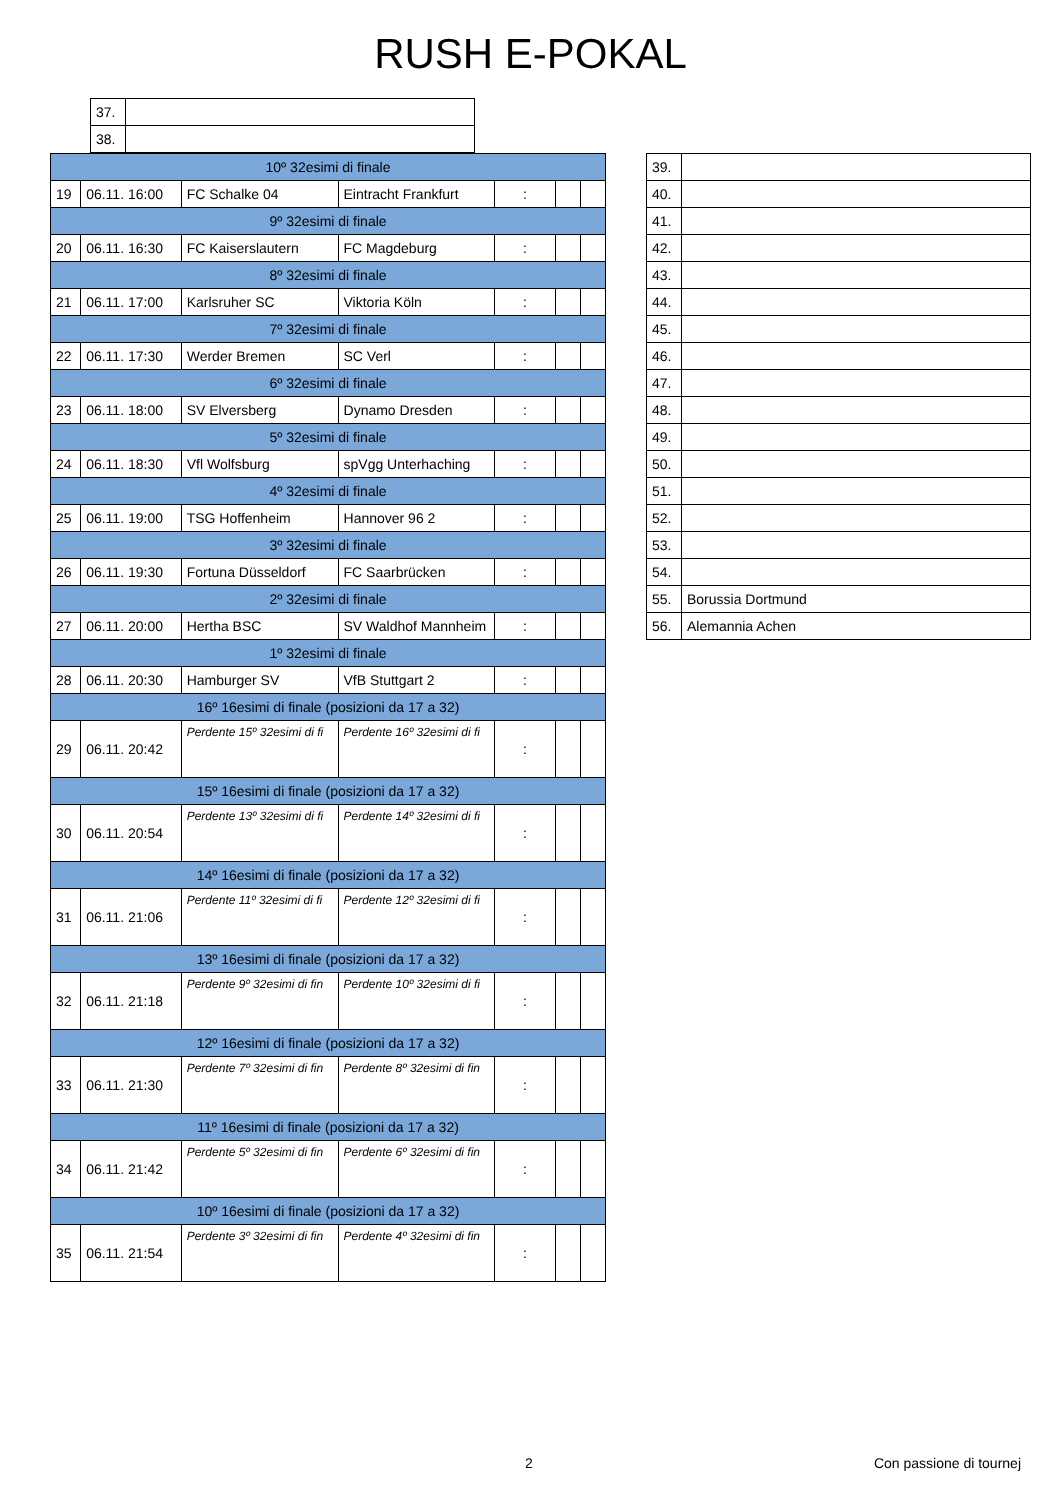RUSH E-POKAL
| 37. | |
| 38. | |
| 10º 32esimi di finale | | | | | | |
| 19 | 06.11. 16:00 | FC Schalke 04 | Eintracht Frankfurt | : | | |
| 9º 32esimi di finale | | | | | | |
| 20 | 06.11. 16:30 | FC Kaiserslautern | FC Magdeburg | : | | |
| 8º 32esimi di finale | | | | | | |
| 21 | 06.11. 17:00 | Karlsruher SC | Viktoria Köln | : | | |
| 7º 32esimi di finale | | | | | | |
| 22 | 06.11. 17:30 | Werder Bremen | SC Verl | : | | |
| 6º 32esimi di finale | | | | | | |
| 23 | 06.11. 18:00 | SV Elversberg | Dynamo Dresden | : | | |
| 5º 32esimi di finale | | | | | | |
| 24 | 06.11. 18:30 | Vfl Wolfsburg | spVgg Unterhaching | : | | |
| 4º 32esimi di finale | | | | | | |
| 25 | 06.11. 19:00 | TSG Hoffenheim | Hannover 96 2 | : | | |
| 3º 32esimi di finale | | | | | | |
| 26 | 06.11. 19:30 | Fortuna Düsseldorf | FC Saarbrücken | : | | |
| 2º 32esimi di finale | | | | | | |
| 27 | 06.11. 20:00 | Hertha BSC | SV Waldhof Mannheim | : | | |
| 1º 32esimi di finale | | | | | | |
| 28 | 06.11. 20:30 | Hamburger SV | VfB Stuttgart 2 | : | | |
| 16º 16esimi di finale (posizioni da 17 a 32) | | | | | | |
| 29 | 06.11. 20:42 | Perdente 15º 32esimi di fi | Perdente 16º 32esimi di fi | : | | |
| 15º 16esimi di finale (posizioni da 17 a 32) | | | | | | |
| 30 | 06.11. 20:54 | Perdente 13º 32esimi di fi | Perdente 14º 32esimi di fi | : | | |
| 14º 16esimi di finale (posizioni da 17 a 32) | | | | | | |
| 31 | 06.11. 21:06 | Perdente 11º 32esimi di fi | Perdente 12º 32esimi di fi | : | | |
| 13º 16esimi di finale (posizioni da 17 a 32) | | | | | | |
| 32 | 06.11. 21:18 | Perdente 9º 32esimi di fin | Perdente 10º 32esimi di fi | : | | |
| 12º 16esimi di finale (posizioni da 17 a 32) | | | | | | |
| 33 | 06.11. 21:30 | Perdente 7º 32esimi di fin | Perdente 8º 32esimi di fin | : | | |
| 11º 16esimi di finale (posizioni da 17 a 32) | | | | | | |
| 34 | 06.11. 21:42 | Perdente 5º 32esimi di fin | Perdente 6º 32esimi di fin | : | | |
| 10º 16esimi di finale (posizioni da 17 a 32) | | | | | | |
| 35 | 06.11. 21:54 | Perdente 3º 32esimi di fin | Perdente 4º 32esimi di fin | : | | |
| 39. | |
| 40. | |
| 41. | |
| 42. | |
| 43. | |
| 44. | |
| 45. | |
| 46. | |
| 47. | |
| 48. | |
| 49. | |
| 50. | |
| 51. | |
| 52. | |
| 53. | |
| 54. | |
| 55. | Borussia Dortmund |
| 56. | Alemannia Achen |
2 Con passione di tournej